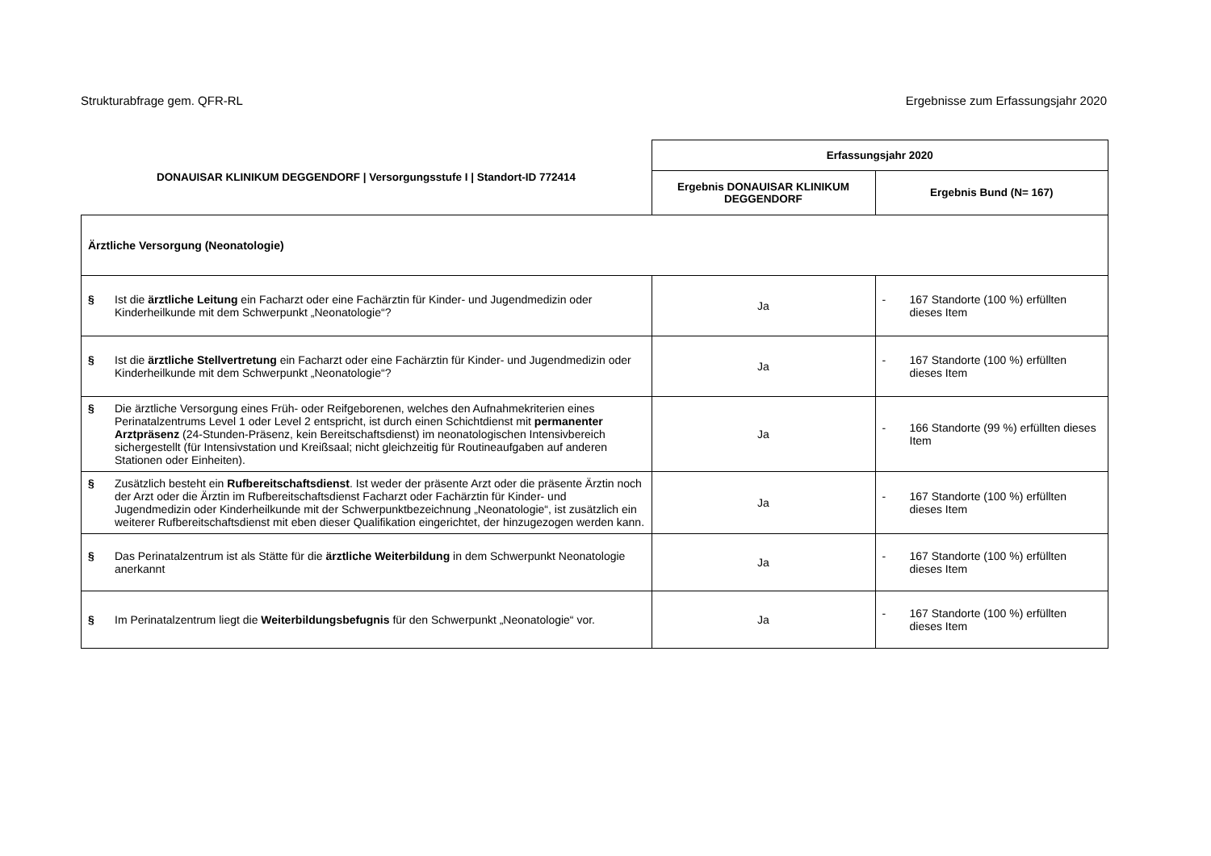Strukturabfrage gem. QFR-RL Ergebnisse zum Erfassungsjahr 2020
| DONAUISAR KLINIKUM DEGGENDORF / Versorgungsstufe I / Standort-ID 772414 | Erfassungsjahr 2020 | |
| --- | --- | --- |
| | Ergebnis DONAUISAR KLINIKUM DEGGENDORF | Ergebnis Bund (N= 167) |
| Ärztliche Versorgung (Neonatologie) | | |
| § Ist die ärztliche Leitung ein Facharzt oder eine Fachärztin für Kinder- und Jugendmedizin oder Kinderheilkunde mit dem Schwerpunkt „Neonatologie“? | Ja | - 167 Standorte (100 %) erfüllten dieses Item |
| § Ist die ärztliche Stellvertretung ein Facharzt oder eine Fachärztin für Kinder- und Jugendmedizin oder Kinderheilkunde mit dem Schwerpunkt „Neonatologie“? | Ja | - 167 Standorte (100 %) erfüllten dieses Item |
| § Die ärztliche Versorgung eines Früh- oder Reifgeborenen, welches den Aufnahmekriterien eines Perinatalzentrums Level 1 oder Level 2 entspricht, ist durch einen Schichtdienst mit permanenter Arztpräsenz (24-Stunden-Präsenz, kein Bereitschaftsdienst) im neonatologischen Intensivbereich sichergestellt (für Intensivstation und Kreißsaal; nicht gleichzeitig für Routineaufgaben auf anderen Stationen oder Einheiten). | Ja | - 166 Standorte (99 %) erfüllten dieses Item |
| § Zusätzlich besteht ein Rufbereitschaftsdienst . Ist weder der präsente Arzt oder die präsente Ärztin noch der Arzt oder die Ärztin im Rufbereitschaftsdienst Facharzt oder Fachärztin für Kinder- und Jugendmedizin oder Kinderheilkunde mit der Schwerpunktbezeichnung „Neonatologie“, ist zusätzlich ein weiterer Rufbereitschaftsdienst mit eben dieser Qualifikation eingerichtet, der hinzugezogen werden kann. | Ja | - 167 Standorte (100 %) erfüllten dieses Item |
| § Das Perinatalzentrum ist als Stätte für die ärztliche Weiterbildung in dem Schwerpunkt Neonatologie anerkannt | Ja | - 167 Standorte (100 %) erfüllten dieses Item |
| § Im Perinatalzentrum liegt die Weiterbildungsbefugnis für den Schwerpunkt „Neonatologie“ vor. | Ja | - 167 Standorte (100 %) erfüllten dieses Item |